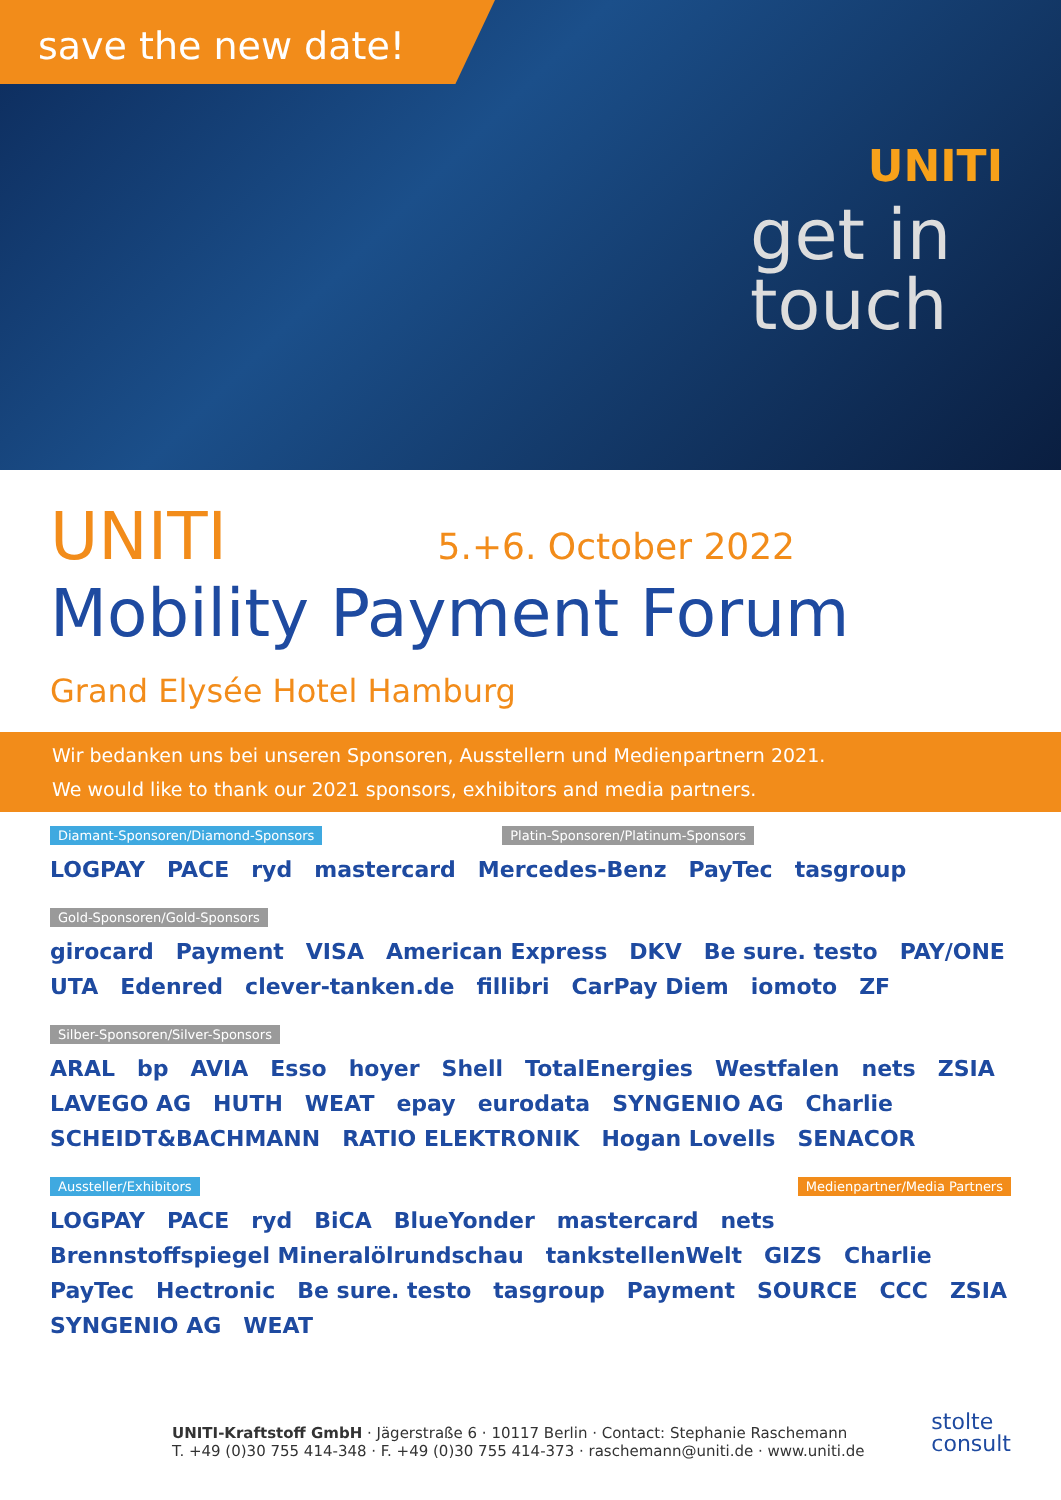save the new date!
UNITI
get in
touch
UNITI 5.+6. October 2022
Mobility Payment Forum
Grand Elysée Hotel Hamburg
Wir bedanken uns bei unseren Sponsoren, Ausstellern und Medienpartnern 2021.
We would like to thank our 2021 sponsors, exhibitors and media partners.
Diamant-Sponsoren/Diamond-Sponsors Platin-Sponsoren/Platinum-Sponsors
LOGPAY PACE ryd mastercard Mercedes-Benz PayTec tasgroup
Gold-Sponsoren/Gold-Sponsors
girocard Payment VISA American Express DKV Be sure. testo PAY/ONE UTA Edenred clever-tanken.de fillibri CarPay Diem iomoto ZF
Silber-Sponsoren/Silver-Sponsors
ARAL bp AVIA Esso hoyer Shell TotalEnergies Westfalen nets ZSIA LAVEGO AG HUTH WEAT epay eurodata SYNGENIO AG Charlie SCHEIDT&BACHMANN RATIO ELEKTRONIK Hogan Lovells SENACOR
Aussteller/Exhibitors Medienpartner/Media Partners
LOGPAY PACE ryd BiCA BlueYonder mastercard nets Brennstoffspiegel Mineralölrundschau tankstellenWelt GIZS Charlie PayTec Hectronic Be sure. testo tasgroup Payment SOURCE CCC ZSIA SYNGENIO AG WEAT
UNITI-Kraftstoff GmbH · Jägerstraße 6 · 10117 Berlin · Contact: Stephanie Raschemann
T. +49 (0)30 755 414-348 · F. +49 (0)30 755 414-373 · raschemann@uniti.de · www.uniti.de
stolte
consult